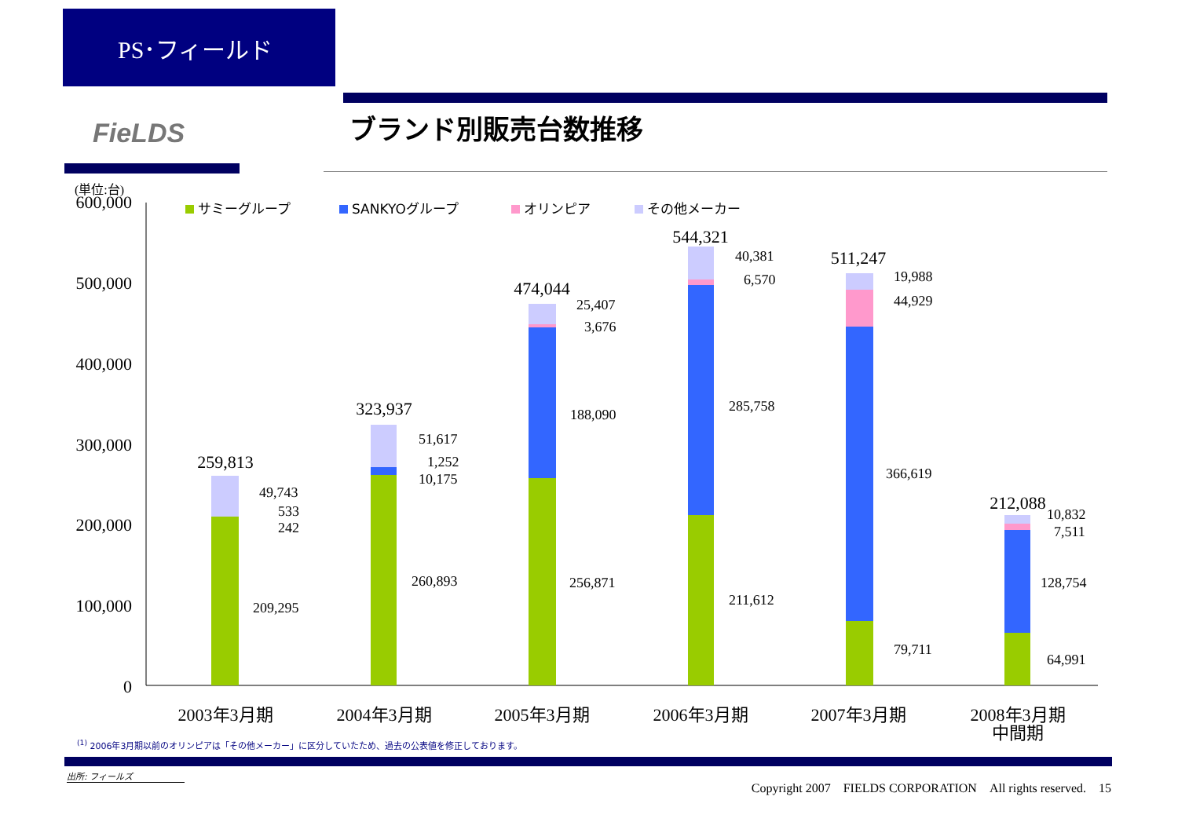PS･フィールド
FieLDS ブランド別販売台数推移
(単位:台)
600,000
500,000
400,000
300,000
200,000
100,000
0
サミーグループ
SANKYOグループ
オリンピア
その他メーカー
259,813
323,937
474,044
544,321
511,247
212,088
49,743
533
242
209,295
51,617
1,252
10,175
260,893
25,407
3,676
188,090
256,871
40,381
6,570
285,758
211,612
19,988
44,929
366,619
79,711
10,832
7,511
128,754
64,991
2003年3月期
2004年3月期
2005年3月期
2006年3月期
2007年3月期
2008年3月期
中間期
<sup>(1)</sup> 2006年3月期以前のオリンピアは「その他メーカー」に区分していたため、過去の公表値を修正しております。
出所: フィールズ
Copyright 2007　FIELDS CORPORATION　All rights reserved.　15